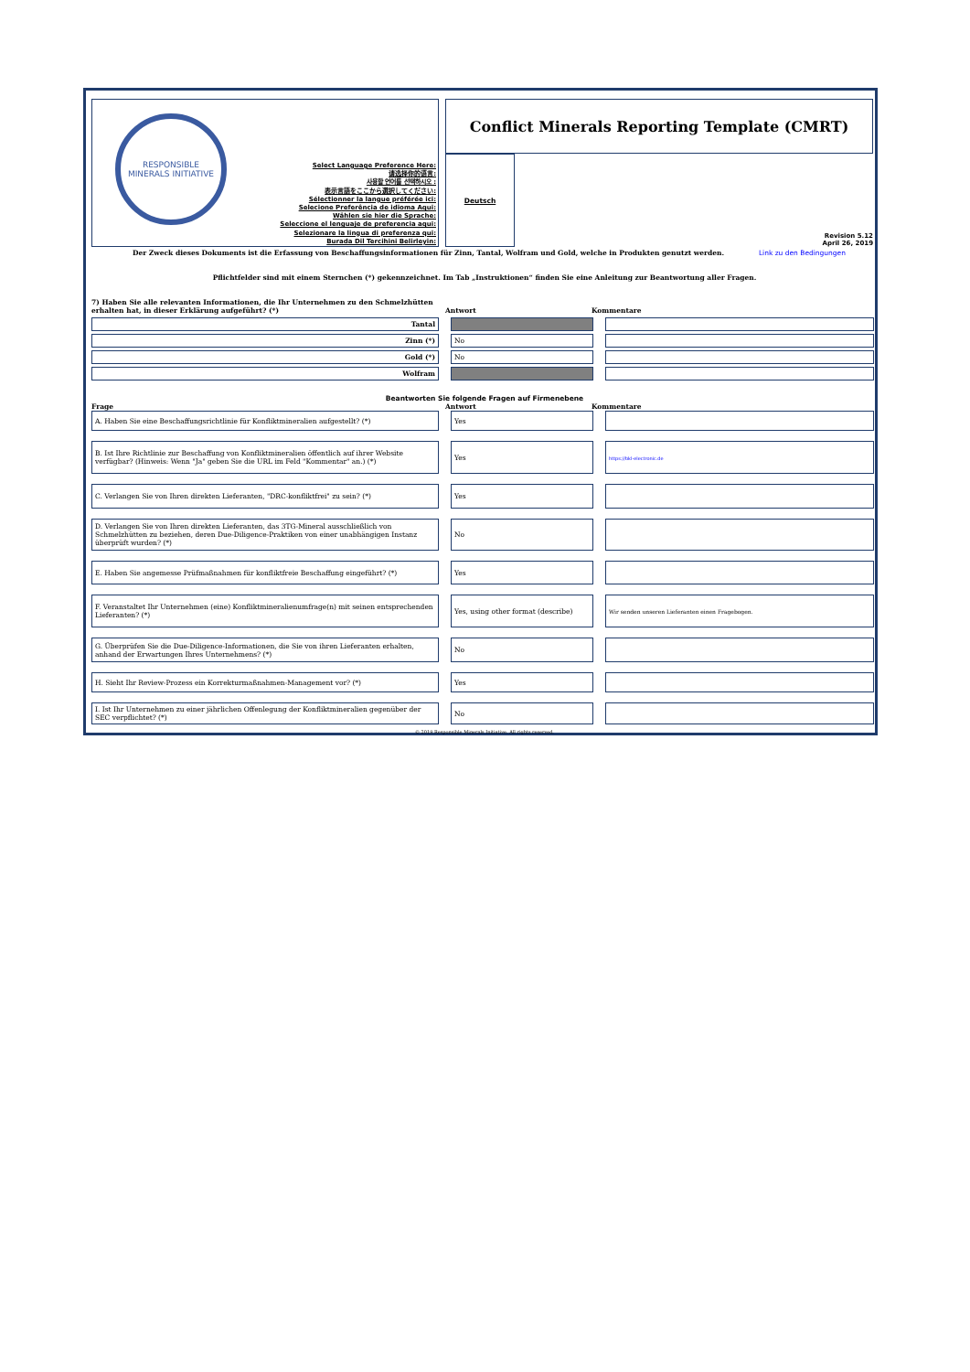RESPONSIBLE MINERALS INITIATIVE
Select Language Preference Here:
请选择你的语言:
사용할 언어를 선택하시오 :
表示言語をここから選択してください:
Sélectionner la langue préférée ici:
Selecione Preferência de idioma Aqui:
Wählen sie hier die Sprache:
Seleccione el lenguaje de preferencia aqui:
Selezionare la lingua di preferenza qui:
Burada Dil Tercihini Belirleyin:
Conflict Minerals Reporting Template (CMRT)
Deutsch Revision 5.12
April 26, 2019
Der Zweck dieses Dokuments ist die Erfassung von Beschaffungsinformationen für Zinn, Tantal, Wolfram und Gold, welche in Produkten genutzt werden. Link zu den Bedingungen
Pflichtfelder sind mit einem Sternchen (*) gekennzeichnet. Im Tab „Instruktionen“ finden Sie eine Anleitung zur Beantwortung aller Fragen.
7) Haben Sie alle relevanten Informationen, die Ihr Unternehmen zu den Schmelzhütten erhalten hat, in dieser Erklärung aufgeführt? (*) Antwort Kommentare
| Tantal | | | | |
| Zinn (*) | | No | | |
| Gold (*) | | No | | |
| Wolfram | | | | |
Beantworten Sie folgende Fragen auf Firmenebene
Frage Antwort Kommentare
| A. Haben Sie eine Beschaffungsrichtlinie für Konfliktmineralien aufgestellt? (*) | | Yes | | |
| B. Ist Ihre Richtlinie zur Beschaffung von Konfliktmineralien öffentlich auf ihrer Website verfügbar? (Hinweis: Wenn "Ja" geben Sie die URL im Feld "Kommentar" an.) (*) | | Yes | | https://bkl-electronic.de |
| C. Verlangen Sie von Ihren direkten Lieferanten, "DRC-konfliktfrei" zu sein? (*) | | Yes | | |
| D. Verlangen Sie von Ihren direkten Lieferanten, das 3TG-Mineral ausschließlich von Schmelzhütten zu beziehen, deren Due-Diligence-Praktiken von einer unabhängigen Instanz überprüft wurden? (*) | | No | | |
| E. Haben Sie angemesse Prüfmaßnahmen für konfliktfreie Beschaffung eingeführt? (*) | | Yes | | |
| F. Veranstaltet Ihr Unternehmen (eine) Konfliktmineralienumfrage(n) mit seinen entsprechenden Lieferanten? (*) | | Yes, using other format (describe) | | Wir senden unseren Lieferanten einen Fragebogen. |
| G. Überprüfen Sie die Due-Diligence-Informationen, die Sie von ihren Lieferanten erhalten, anhand der Erwartungen Ihres Unternehmens? (*) | | No | | |
| H. Sieht Ihr Review-Prozess ein Korrekturmaßnahmen-Management vor? (*) | | Yes | | |
| I. Ist Ihr Unternehmen zu einer jährlichen Offenlegung der Konfliktmineralien gegenüber der SEC verpflichtet? (*) | | No | | |
© 2019 Responsible Minerals Initiative. All rights reserved.